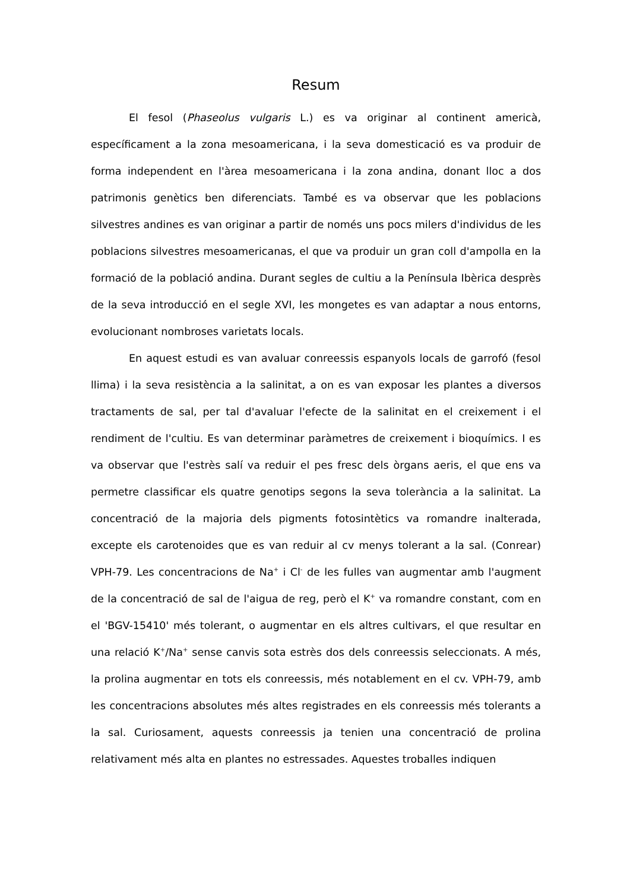Resum
El fesol (Phaseolus vulgaris L.) es va originar al continent americà, específicament a la zona mesoamericana, i la seva domesticació es va produir de forma independent en l'àrea mesoamericana i la zona andina, donant lloc a dos patrimonis genètics ben diferenciats. També es va observar que les poblacions silvestres andines es van originar a partir de només uns pocs milers d'individus de les poblacions silvestres mesoamericanas, el que va produir un gran coll d'ampolla en la formació de la població andina. Durant segles de cultiu a la Península Ibèrica desprès de la seva introducció en el segle XVI, les mongetes es van adaptar a nous entorns, evolucionant nombroses varietats locals.
En aquest estudi es van avaluar conreessis espanyols locals de garrofó (fesol llima) i la seva resistència a la salinitat, a on es van exposar les plantes a diversos tractaments de sal, per tal d'avaluar l'efecte de la salinitat en el creixement i el rendiment de l'cultiu. Es van determinar paràmetres de creixement i bioquímics. I es va observar que l'estrès salí va reduir el pes fresc dels òrgans aeris, el que ens va permetre classificar els quatre genotips segons la seva tolerància a la salinitat. La concentració de la majoria dels pigments fotosintètics va romandre inalterada, excepte els carotenoides que es van reduir al cv menys tolerant a la sal. (Conrear) VPH-79. Les concentracions de Na<sup>+</sup> i Cl<sup>-</sup> de les fulles van augmentar amb l'augment de la concentració de sal de l'aigua de reg, però el K<sup>+</sup> va romandre constant, com en el 'BGV-15410' més tolerant, o augmentar en els altres cultivars, el que resultar en una relació K<sup>+</sup>/Na<sup>+</sup> sense canvis sota estrès dos dels conreessis seleccionats. A més, la prolina augmentar en tots els conreessis, més notablement en el cv. VPH-79, amb les concentracions absolutes més altes registrades en els conreessis més tolerants a la sal. Curiosament, aquests conreessis ja tenien una concentració de prolina relativament més alta en plantes no estressades. Aquestes troballes indiquen